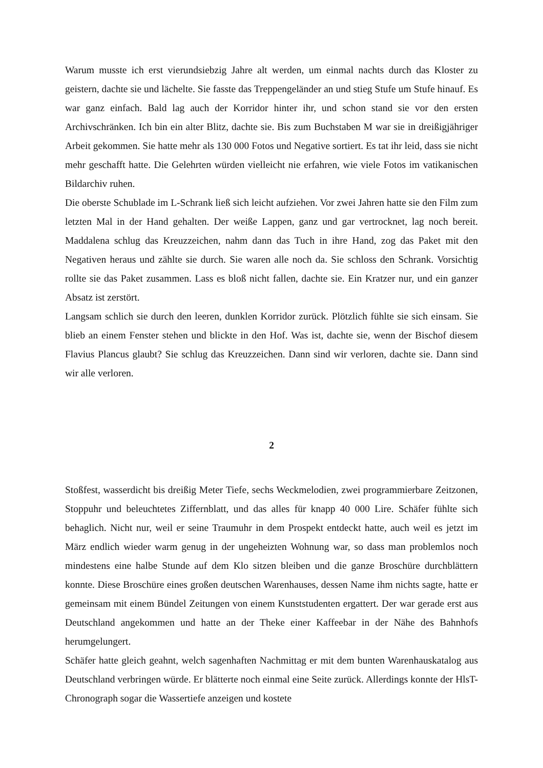Warum musste ich erst vierundsiebzig Jahre alt werden, um einmal nachts durch das Kloster zu geistern, dachte sie und lächelte. Sie fasste das Treppengeländer an und stieg Stufe um Stufe hinauf. Es war ganz einfach. Bald lag auch der Korridor hinter ihr, und schon stand sie vor den ersten Archivschränken. Ich bin ein alter Blitz, dachte sie. Bis zum Buchstaben M war sie in dreißigjähriger Arbeit gekommen. Sie hatte mehr als 130 000 Fotos und Negative sortiert. Es tat ihr leid, dass sie nicht mehr geschafft hatte. Die Gelehrten würden vielleicht nie erfahren, wie viele Fotos im vatikanischen Bildarchiv ruhen.
Die oberste Schublade im L-Schrank ließ sich leicht aufziehen. Vor zwei Jahren hatte sie den Film zum letzten Mal in der Hand gehalten. Der weiße Lappen, ganz und gar vertrocknet, lag noch bereit. Maddalena schlug das Kreuzzeichen, nahm dann das Tuch in ihre Hand, zog das Paket mit den Negativen heraus und zählte sie durch. Sie waren alle noch da. Sie schloss den Schrank. Vorsichtig rollte sie das Paket zusammen. Lass es bloß nicht fallen, dachte sie. Ein Kratzer nur, und ein ganzer Absatz ist zerstört.
Langsam schlich sie durch den leeren, dunklen Korridor zurück. Plötzlich fühlte sie sich einsam. Sie blieb an einem Fenster stehen und blickte in den Hof. Was ist, dachte sie, wenn der Bischof diesem Flavius Plancus glaubt? Sie schlug das Kreuzzeichen. Dann sind wir verloren, dachte sie. Dann sind wir alle verloren.
2
Stoßfest, wasserdicht bis dreißig Meter Tiefe, sechs Weckmelodien, zwei programmierbare Zeitzonen, Stoppuhr und beleuchtetes Ziffernblatt, und das alles für knapp 40 000 Lire. Schäfer fühlte sich behaglich. Nicht nur, weil er seine Traumuhr in dem Prospekt entdeckt hatte, auch weil es jetzt im März endlich wieder warm genug in der ungeheizten Wohnung war, so dass man problemlos noch mindestens eine halbe Stunde auf dem Klo sitzen bleiben und die ganze Broschüre durchblättern konnte. Diese Broschüre eines großen deutschen Warenhauses, dessen Name ihm nichts sagte, hatte er gemeinsam mit einem Bündel Zeitungen von einem Kunststudenten ergattert. Der war gerade erst aus Deutschland angekommen und hatte an der Theke einer Kaffeebar in der Nähe des Bahnhofs herumgelungert.
Schäfer hatte gleich geahnt, welch sagenhaften Nachmittag er mit dem bunten Warenhauskatalog aus Deutschland verbringen würde. Er blätterte noch einmal eine Seite zurück. Allerdings konnte der HlsT-Chronograph sogar die Wassertiefe anzeigen und kostete